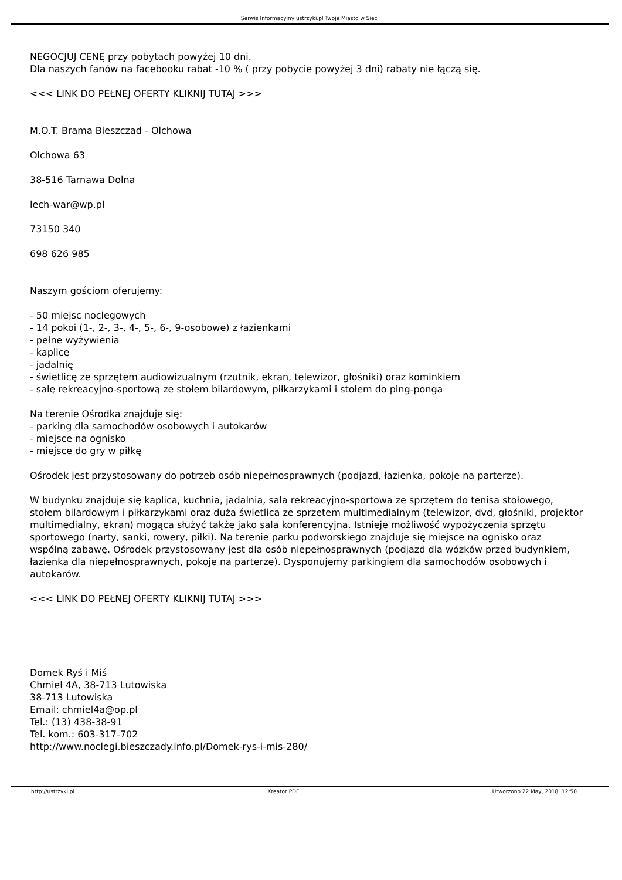Serwis Informacyjny ustrzyki.pl Twoje Miasto w Sieci
NEGOCJUJ CENĘ przy pobytach powyżej 10 dni.
Dla naszych fanów na facebooku rabat -10 % ( przy pobycie powyżej 3 dni) rabaty nie łączą się.
<<< LINK DO PEŁNEJ OFERTY KLIKNIJ TUTAJ >>>
M.O.T. Brama Bieszczad - Olchowa
Olchowa 63
38-516 Tarnawa Dolna
lech-war@wp.pl
73150 340
698 626 985
Naszym gościom oferujemy:
- 50 miejsc noclegowych
- 14 pokoi (1-, 2-, 3-, 4-, 5-, 6-, 9-osobowe) z łazienkami
- pełne wyżywienia
- kaplicę
- jadalnię
- świetlicę ze sprzętem audiowizualnym (rzutnik, ekran, telewizor, głośniki) oraz kominkiem
- salę rekreacyjno-sportową ze stołem bilardowym, piłkarzykami i stołem do ping-ponga
Na terenie Ośrodka znajduje się:
- parking dla samochodów osobowych i autokarów
- miejsce na ognisko
- miejsce do gry w piłkę
Ośrodek jest przystosowany do potrzeb osób niepełnosprawnych (podjazd, łazienka, pokoje na parterze).
W budynku znajduje się kaplica, kuchnia, jadalnia, sala rekreacyjno-sportowa ze sprzętem do tenisa stołowego,
stołem bilardowym i piłkarzykami oraz duża świetlica ze sprzętem multimedialnym (telewizor, dvd, głośniki, projektor
multimedialny, ekran) mogąca służyć także jako sala konferencyjna. Istnieje możliwość wypożyczenia sprzętu
sportowego (narty, sanki, rowery, piłki). Na terenie parku podworskiego znajduje się miejsce na ognisko oraz
wspólną zabawę. Ośrodek przystosowany jest dla osób niepełnosprawnych (podjazd dla wózków przed budynkiem,
łazienka dla niepełnosprawnych, pokoje na parterze). Dysponujemy parkingiem dla samochodów osobowych i
autokarów.
<<< LINK DO PEŁNEJ OFERTY KLIKNIJ TUTAJ >>>
Domek Ryś i Miś
Chmiel 4A, 38-713 Lutowiska
38-713 Lutowiska
Email: chmiel4a@op.pl
Tel.: (13) 438-38-91
Tel. kom.: 603-317-702
http://www.noclegi.bieszczady.info.pl/Domek-rys-i-mis-280/
http://ustrzyki.pl Kreator PDF Utworzono 22 May, 2018, 12:50